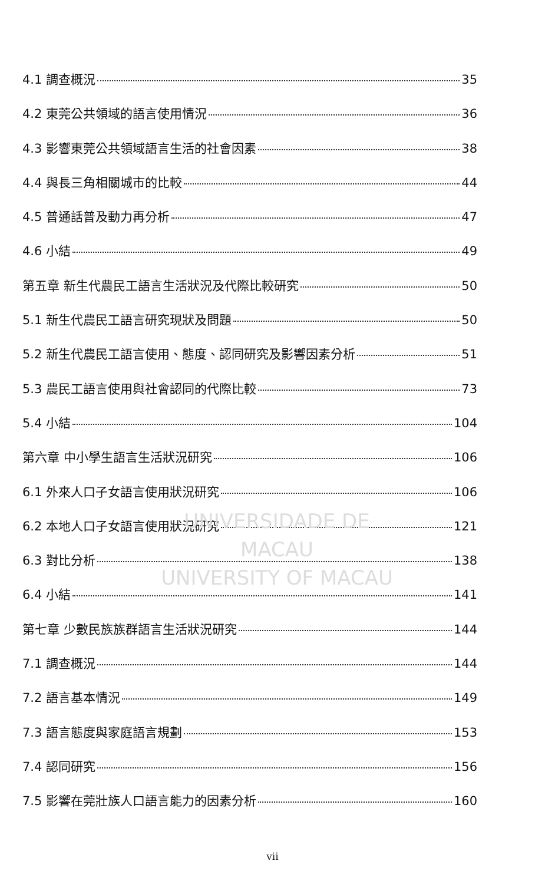4.1 調查概況 35
4.2 東莞公共領域的語言使用情況 36
4.3 影響東莞公共領域語言生活的社會因素 38
4.4 與長三角相關城市的比較 44
4.5 普通話普及動力再分析 47
4.6 小結 49
第五章 新生代農民工語言生活狀況及代際比較研究 50
5.1 新生代農民工語言研究現狀及問題 50
5.2 新生代農民工語言使用、態度、認同研究及影響因素分析 51
5.3 農民工語言使用與社會認同的代際比較 73
5.4 小結 104
第六章 中小學生語言生活狀況研究 106
6.1 外來人口子女語言使用狀況研究 106
6.2 本地人口子女語言使用狀況研究 121
6.3 對比分析 138
6.4 小結 141
第七章 少數民族族群語言生活狀況研究 144
7.1 調查概況 144
7.2 語言基本情況 149
7.3 語言態度與家庭語言規劃 153
7.4 認同研究 156
7.5 影響在莞壯族人口語言能力的因素分析 160
UNIVERSIDADE DE MACAU
UNIVERSITY OF MACAU
vii